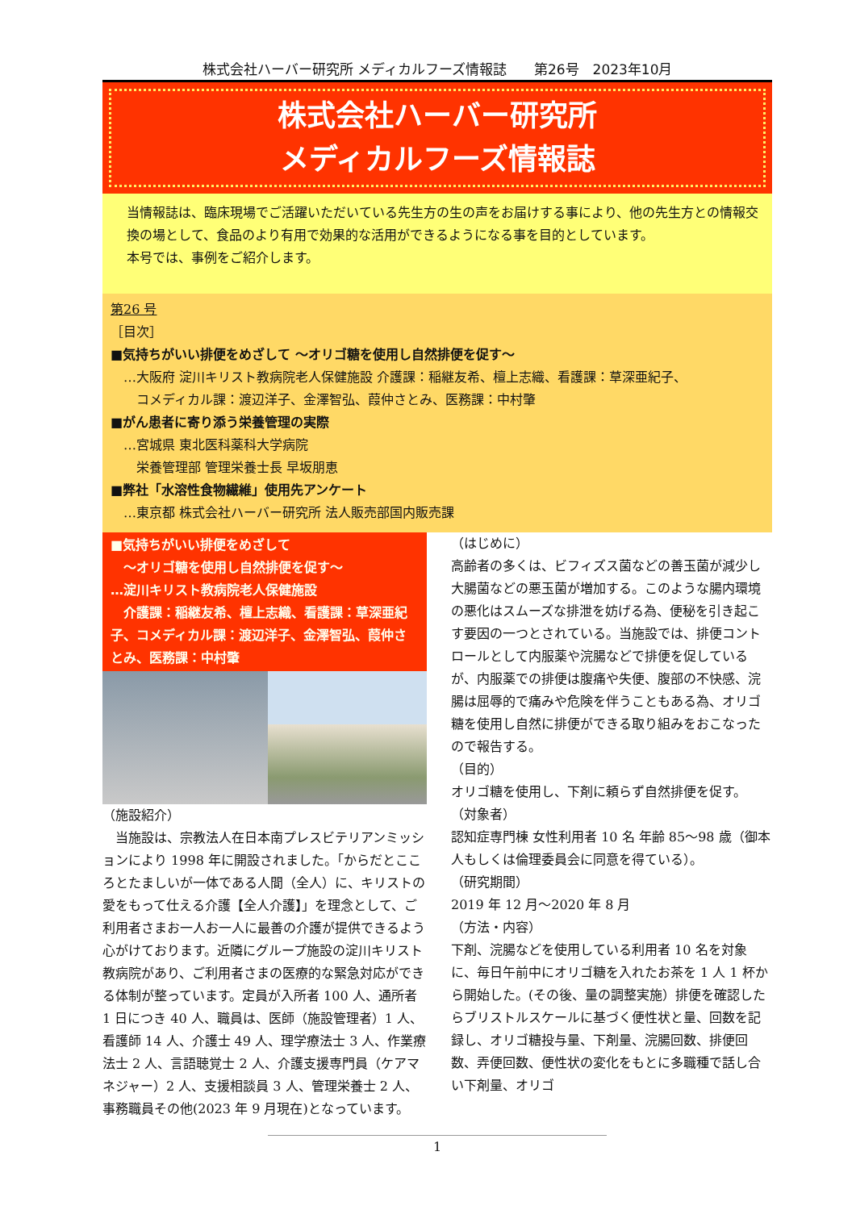株式会社ハーバー研究所 メディカルフーズ情報誌　　第26号　2023年10月
株式会社ハーバー研究所
メディカルフーズ情報誌
当情報誌は、臨床現場でご活躍いただいている先生方の生の声をお届けする事により、他の先生方との情報交換の場として、食品のより有用で効果的な活用ができるようになる事を目的としています。
本号では、事例をご紹介します。
第26 号
［目次］
■気持ちがいい排便をめざして ～オリゴ糖を使用し自然排便を促す～
…大阪府 淀川キリスト教病院老人保健施設 介護課：稲継友希、檀上志織、看護課：草深亜紀子、
　コメディカル課：渡辺洋子、金澤智弘、葭仲さとみ、医務課：中村肇
■がん患者に寄り添う栄養管理の実際
…宮城県 東北医科薬科大学病院
　栄養管理部 管理栄養士長 早坂朋恵
■弊社「水溶性食物繊維」使用先アンケート
…東京都 株式会社ハーバー研究所 法人販売部国内販売課
■気持ちがいい排便をめざして
　～オリゴ糖を使用し自然排便を促す～
…淀川キリスト教病院老人保健施設
　介護課：稲継友希、檀上志織、看護課：草深亜紀子、コメディカル課：渡辺洋子、金澤智弘、葭仲さとみ、医務課：中村肇
（施設紹介）
　当施設は、宗教法人在日本南プレスビテリアンミッションにより 1998 年に開設されました。「からだとこころとたましいが一体である人間（全人）に、キリストの愛をもって仕える介護【全人介護】」を理念として、ご利用者さまお一人お一人に最善の介護が提供できるよう心がけております。近隣にグループ施設の淀川キリスト教病院があり、ご利用者さまの医療的な緊急対応ができる体制が整っています。定員が入所者 100 人、通所者 1 日につき 40 人、職員は、医師（施設管理者）1 人、看護師 14 人、介護士 49 人、理学療法士 3 人、作業療法士 2 人、言語聴覚士 2 人、介護支援専門員（ケアマネジャー）2 人、支援相談員 3 人、管理栄養士 2 人、事務職員その他(2023 年 9 月現在)となっています。
（はじめに）
高齢者の多くは、ビフィズス菌などの善玉菌が減少し大腸菌などの悪玉菌が増加する。このような腸内環境の悪化はスムーズな排泄を妨げる為、便秘を引き起こす要因の一つとされている。当施設では、排便コントロールとして内服薬や浣腸などで排便を促しているが、内服薬での排便は腹痛や失便、腹部の不快感、浣腸は屈辱的で痛みや危険を伴うこともある為、オリゴ糖を使用し自然に排便ができる取り組みをおこなったので報告する。
（目的）
オリゴ糖を使用し、下剤に頼らず自然排便を促す。
（対象者）
認知症専門棟 女性利用者 10 名 年齢 85～98 歳（御本人もしくは倫理委員会に同意を得ている）。
（研究期間）
2019 年 12 月～2020 年 8 月
（方法・内容）
下剤、浣腸などを使用している利用者 10 名を対象に、毎日午前中にオリゴ糖を入れたお茶を 1 人 1 杯から開始した。(その後、量の調整実施）排便を確認したらブリストルスケールに基づく便性状と量、回数を記録し、オリゴ糖投与量、下剤量、浣腸回数、排便回数、弄便回数、便性状の変化をもとに多職種で話し合い下剤量、オリゴ
1